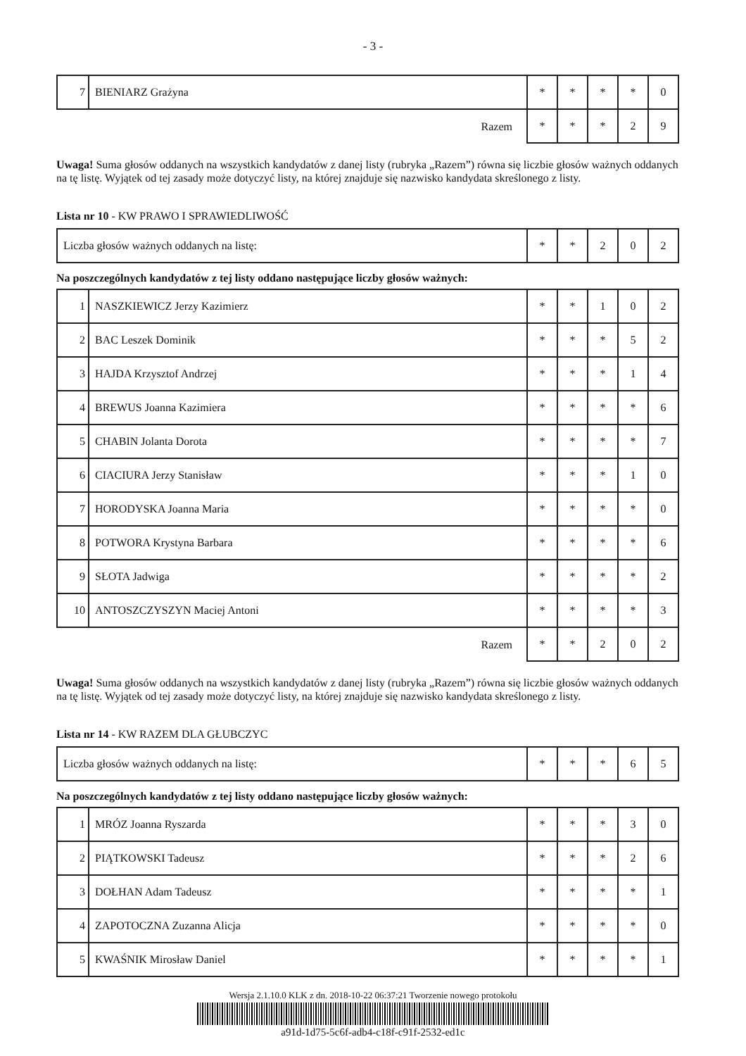- 3 -
| 7 | BIENIARZ Grażyna | * | * | * | * | 0 |
| Razem | | * | * | * | 2 | 9 |
Uwaga! Suma głosów oddanych na wszystkich kandydatów z danej listy (rubryka „Razem”) równa się liczbie głosów ważnych oddanych na tę listę. Wyjątek od tej zasady może dotyczyć listy, na której znajduje się nazwisko kandydata skreślonego z listy.
Lista nr 10 - KW PRAWO I SPRAWIEDLIWOŚĆ
| Liczba głosów ważnych oddanych na listę: | * | * | 2 | 0 | 2 |
Na poszczególnych kandydatów z tej listy oddano następujące liczby głosów ważnych:
| 1 | NASZKIEWICZ Jerzy Kazimierz | * | * | 1 | 0 | 2 |
| 2 | BAC Leszek Dominik | * | * | * | 5 | 2 |
| 3 | HAJDA Krzysztof Andrzej | * | * | * | 1 | 4 |
| 4 | BREWUS Joanna Kazimiera | * | * | * | * | 6 |
| 5 | CHABIN Jolanta Dorota | * | * | * | * | 7 |
| 6 | CIACIURA Jerzy Stanisław | * | * | * | 1 | 0 |
| 7 | HORODYSKA Joanna Maria | * | * | * | * | 0 |
| 8 | POTWORA Krystyna Barbara | * | * | * | * | 6 |
| 9 | SŁOTA Jadwiga | * | * | * | * | 2 |
| 10 | ANTOSZCZYSZYN Maciej Antoni | * | * | * | * | 3 |
| Razem | | * | * | 2 | 0 | 2 |
Uwaga! Suma głosów oddanych na wszystkich kandydatów z danej listy (rubryka „Razem”) równa się liczbie głosów ważnych oddanych na tę listę. Wyjątek od tej zasady może dotyczyć listy, na której znajduje się nazwisko kandydata skreślonego z listy.
Lista nr 14 - KW RAZEM DLA GŁUBCZYC
| Liczba głosów ważnych oddanych na listę: | * | * | * | 6 | 5 |
Na poszczególnych kandydatów z tej listy oddano następujące liczby głosów ważnych:
| 1 | MRÓZ Joanna Ryszarda | * | * | * | 3 | 0 |
| 2 | PIĄTKOWSKI Tadeusz | * | * | * | 2 | 6 |
| 3 | DOŁHAN Adam Tadeusz | * | * | * | * | 1 |
| 4 | ZAPOTOCZNA Zuzanna Alicja | * | * | * | * | 0 |
| 5 | KWAŚNIK Mirosław Daniel | * | * | * | * | 1 |
Wersja 2.1.10.0 KLK z dn. 2018-10-22 06:37:21 Tworzenie nowego protokołu
a91d-1d75-5c6f-adb4-c18f-c91f-2532-ed1c